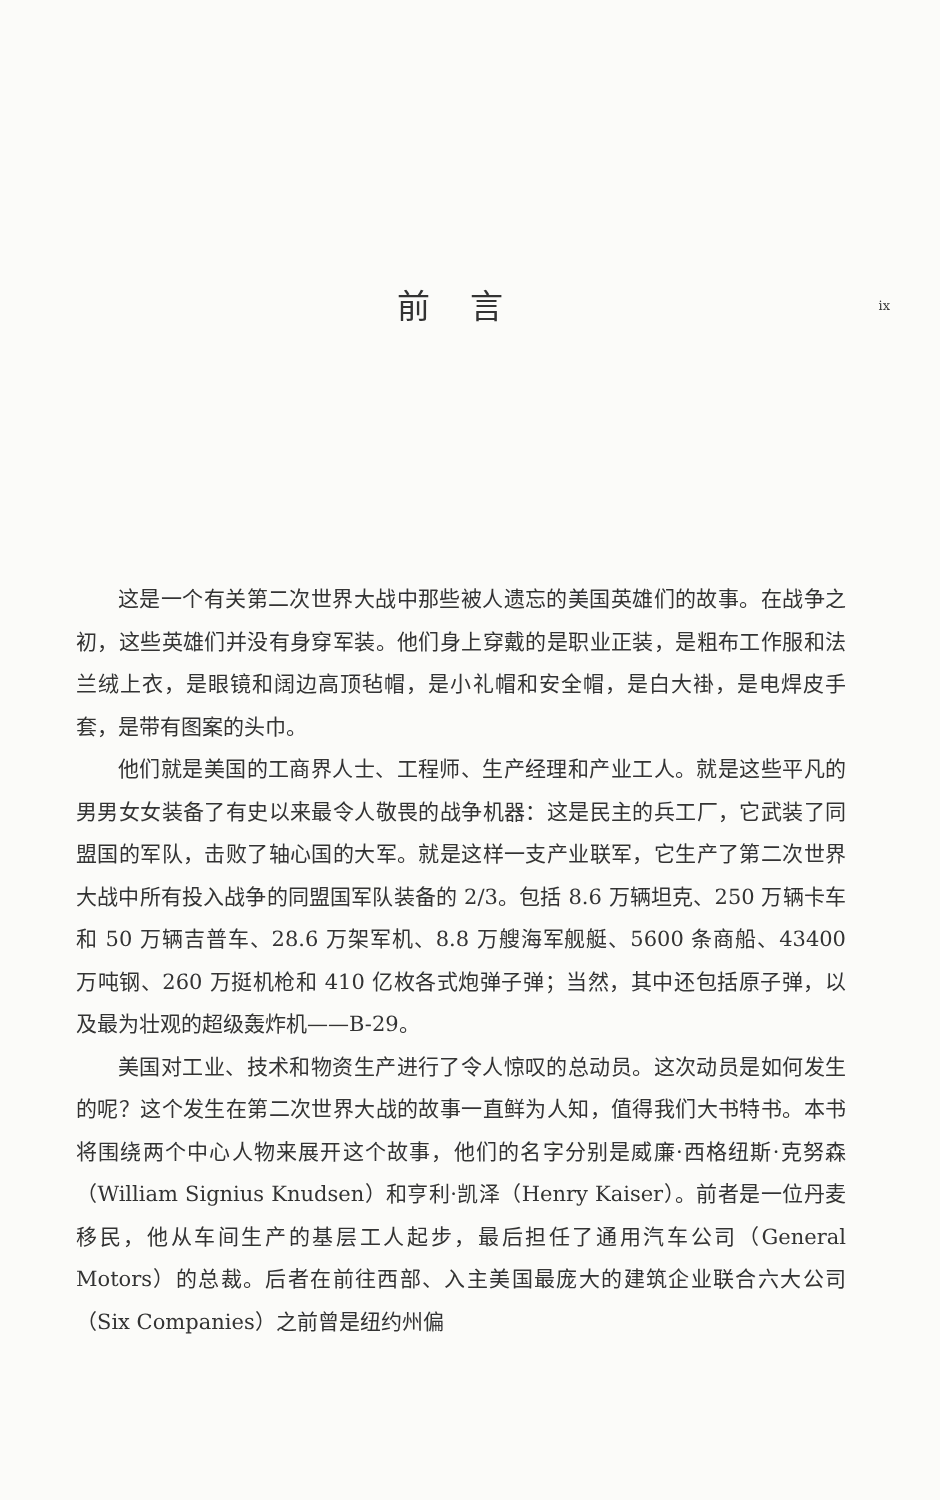前言
ix
这是一个有关第二次世界大战中那些被人遗忘的美国英雄们的故事。在战争之初，这些英雄们并没有身穿军装。他们身上穿戴的是职业正装，是粗布工作服和法兰绒上衣，是眼镜和阔边高顶毡帽，是小礼帽和安全帽，是白大褂，是电焊皮手套，是带有图案的头巾。
他们就是美国的工商界人士、工程师、生产经理和产业工人。就是这些平凡的男男女女装备了有史以来最令人敬畏的战争机器：这是民主的兵工厂，它武装了同盟国的军队，击败了轴心国的大军。就是这样一支产业联军，它生产了第二次世界大战中所有投入战争的同盟国军队装备的 2/3。包括 8.6 万辆坦克、250 万辆卡车和 50 万辆吉普车、28.6 万架军机、8.8 万艘海军舰艇、5600 条商船、43400 万吨钢、260 万挺机枪和 410 亿枚各式炮弹子弹；当然，其中还包括原子弹，以及最为壮观的超级轰炸机——B-29。
美国对工业、技术和物资生产进行了令人惊叹的总动员。这次动员是如何发生的呢？这个发生在第二次世界大战的故事一直鲜为人知，值得我们大书特书。本书将围绕两个中心人物来展开这个故事，他们的名字分别是威廉·西格纽斯·克努森（William Signius Knudsen）和亨利·凯泽（Henry Kaiser）。前者是一位丹麦移民，他从车间生产的基层工人起步，最后担任了通用汽车公司（General Motors）的总裁。后者在前往西部、入主美国最庞大的建筑企业联合六大公司（Six Companies）之前曾是纽约州偏